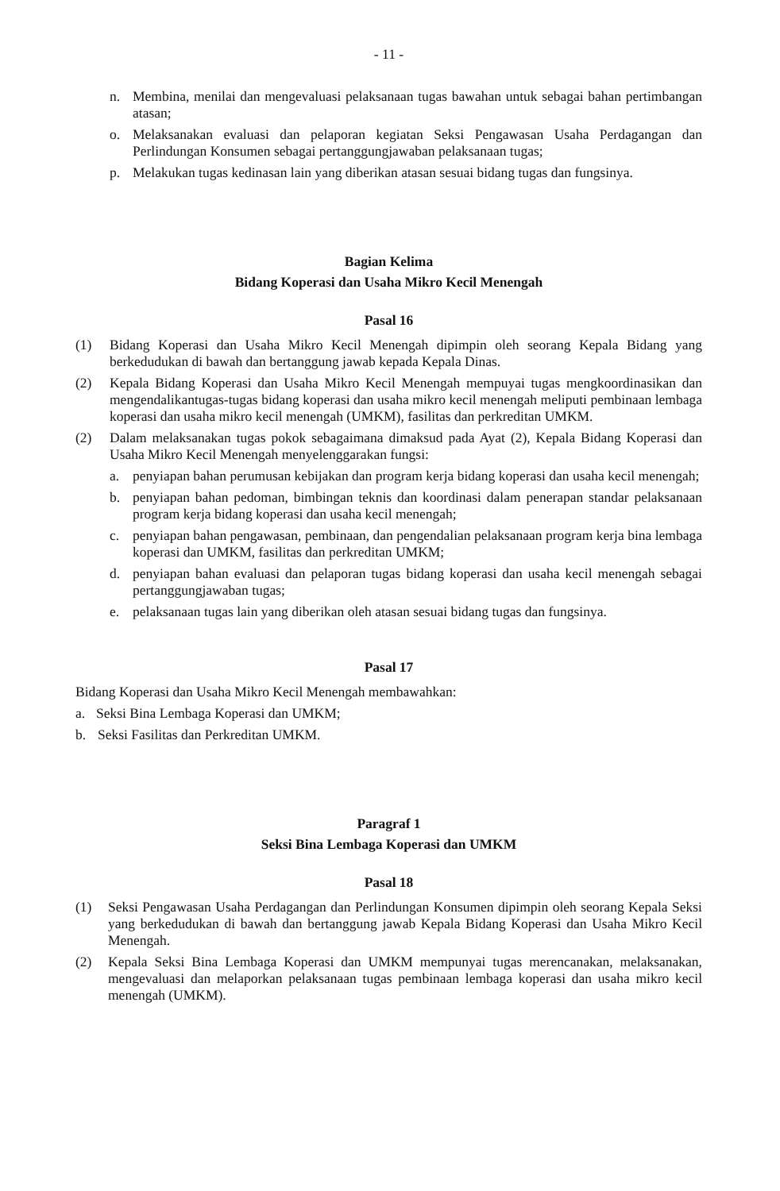- 11 -
n. Membina, menilai dan mengevaluasi pelaksanaan tugas bawahan untuk sebagai bahan pertimbangan atasan;
o. Melaksanakan evaluasi dan pelaporan kegiatan Seksi Pengawasan Usaha Perdagangan dan Perlindungan Konsumen sebagai pertanggungjawaban pelaksanaan tugas;
p. Melakukan tugas kedinasan lain yang diberikan atasan sesuai bidang tugas dan fungsinya.
Bagian Kelima
Bidang Koperasi dan Usaha Mikro Kecil Menengah
Pasal 16
(1) Bidang Koperasi dan Usaha Mikro Kecil Menengah dipimpin oleh seorang Kepala Bidang yang berkedudukan di bawah dan bertanggung jawab kepada Kepala Dinas.
(2) Kepala Bidang Koperasi dan Usaha Mikro Kecil Menengah mempuyai tugas mengkoordinasikan dan mengendalikantugas-tugas bidang koperasi dan usaha mikro kecil menengah meliputi pembinaan lembaga koperasi dan usaha mikro kecil menengah (UMKM), fasilitas dan perkreditan UMKM.
(2) Dalam melaksanakan tugas pokok sebagaimana dimaksud pada Ayat (2), Kepala Bidang Koperasi dan Usaha Mikro Kecil Menengah menyelenggarakan fungsi:
a. penyiapan bahan perumusan kebijakan dan program kerja bidang koperasi dan usaha kecil menengah;
b. penyiapan bahan pedoman, bimbingan teknis dan koordinasi dalam penerapan standar pelaksanaan program kerja bidang koperasi dan usaha kecil menengah;
c. penyiapan bahan pengawasan, pembinaan, dan pengendalian pelaksanaan program kerja bina lembaga koperasi dan UMKM, fasilitas dan perkreditan UMKM;
d. penyiapan bahan evaluasi dan pelaporan tugas bidang koperasi dan usaha kecil menengah sebagai pertanggungjawaban tugas;
e. pelaksanaan tugas lain yang diberikan oleh atasan sesuai bidang tugas dan fungsinya.
Pasal 17
Bidang Koperasi dan Usaha Mikro Kecil Menengah membawahkan:
a. Seksi Bina Lembaga Koperasi dan UMKM;
b. Seksi Fasilitas dan Perkreditan UMKM.
Paragraf 1
Seksi Bina Lembaga Koperasi dan UMKM
Pasal 18
(1) Seksi Pengawasan Usaha Perdagangan dan Perlindungan Konsumen dipimpin oleh seorang Kepala Seksi yang berkedudukan di bawah dan bertanggung jawab Kepala Bidang Koperasi dan Usaha Mikro Kecil Menengah.
(2) Kepala Seksi Bina Lembaga Koperasi dan UMKM mempunyai tugas merencanakan, melaksanakan, mengevaluasi dan melaporkan pelaksanaan tugas pembinaan lembaga koperasi dan usaha mikro kecil menengah (UMKM).